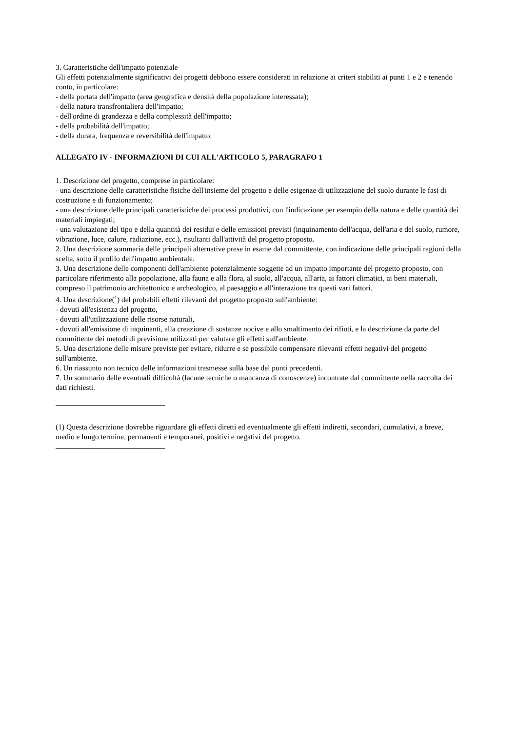3. Caratteristiche dell'impatto potenziale
Gli effetti potenzialmente significativi dei progetti debbono essere considerati in relazione ai criteri stabiliti ai punti 1 e 2 e tenendo conto, in particolare:
- della portata dell'impatto (area geografica e densità della popolazione interessata);
- della natura transfrontaliera dell'impatto;
- dell'ordine di grandezza e della complessità dell'impatto;
- della probabilità dell'impatto;
- della durata, frequenza e reversibilità dell'impatto.
ALLEGATO IV - INFORMAZIONI DI CUI ALL'ARTICOLO 5, PARAGRAFO 1
1. Descrizione del progetto, comprese in particolare:
- una descrizione delle caratteristiche fisiche dell'insieme del progetto e delle esigenze di utilizzazione del suolo durante le fasi di costruzione e di funzionamento;
- una descrizione delle principali caratteristiche dei processi produttivi, con l'indicazione per esempio della natura e delle quantità dei materiali impiegati;
- una valutazione del tipo e della quantità dei residui e delle emissioni previsti (inquinamento dell'acqua, dell'aria e del suolo, rumore, vibrazione, luce, calore, radiazione, ecc.), risultanti dall'attività del progetto proposto.
2. Una descrizione sommaria delle principali alternative prese in esame dal committente, con indicazione delle principali ragioni della scelta, sotto il profilo dell'impatto ambientale.
3. Una descrizione delle componenti dell'ambiente potenzialmente soggette ad un impatto importante del progetto proposto, con particolare riferimento alla popolazione, alla fauna e alla flora, al suolo, all'acqua, all'aria, ai fattori climatici, ai beni materiali, compreso il patrimonio architettonico e archeologico, al paesaggio e all'interazione tra questi vari fattori.
4. Una descrizione(<sup>1</sup>) del probabili effetti rilevanti del progetto proposto sull'ambiente:
- dovuti all'esistenza del progetto,
- dovuti all'utilizzazione delle risorse naturali,
- dovuti all'emissione di inquinanti, alla creazione di sostanze nocive e allo smaltimento dei rifiuti, e la descrizione da parte del committente dei metodi di previsione utilizzati per valutare gli effetti sull'ambiente.
5. Una descrizione delle misure previste per evitare, ridurre e se possibile compensare rilevanti effetti negativi del progetto sull'ambiente.
6. Un riassunto non tecnico delle informazioni trasmesse sulla base del punti precedenti.
7. Un sommario delle eventuali difficoltà (lacune tecniche o mancanza di conoscenze) incontrate dal committente nella raccolta dei dati richiesti.
(1) Questa descrizione dovrebbe riguardare gli effetti diretti ed eventualmente gli effetti indiretti, secondari, cumulativi, a breve, medio e lungo termine, permanenti e temporanei, positivi e negativi del progetto.